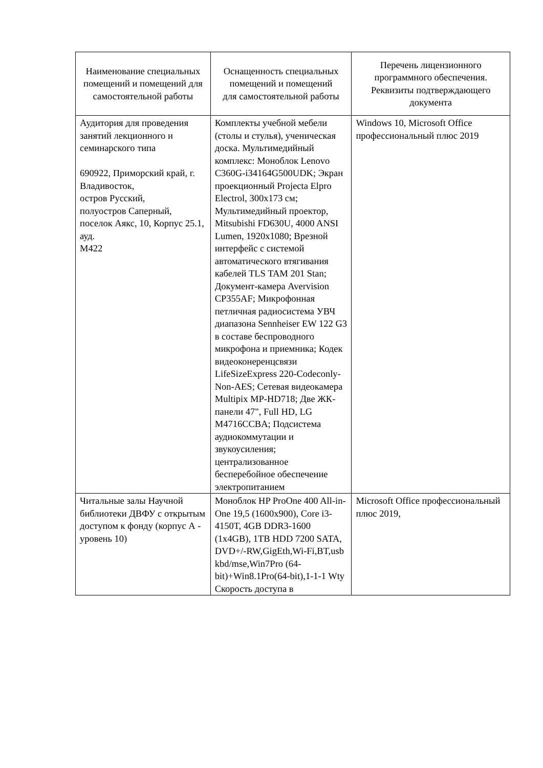| Наименование специальных помещений и помещений для самостоятельной работы | Оснащенность специальных помещений и помещений для самостоятельной работы | Перечень лицензионного программного обеспечения. Реквизиты подтверждающего документа |
| --- | --- | --- |
| Аудитория для проведения занятий лекционного и семинарского типа 690922, Приморский край, г. Владивосток, остров Русский, полуостров Саперный, поселок Аякс, 10, Корпус 25.1, ауд. M422 | Комплекты учебной мебели (столы и стулья), ученическая доска. Мультимедийный комплекс: Моноблок Lenovo C360G-i34164G500UDK; Экран проекционный Projecta Elpro Electrol, 300x173 см; Мультимедийный проектор, Mitsubishi FD630U, 4000 ANSI Lumen, 1920x1080; Врезной интерфейс с системой автоматического втягивания кабелей TLS TAM 201 Stan; Документ-камера Avervision CP355AF; Микрофонная петличная радиосистема УВЧ диапазона Sennheiser EW 122 G3 в составе беспроводного микрофона и приемника; Кодек видеоконеренцсвязи LifeSizeExpress 220-Codeconly- Non-AES; Сетевая видеокамера Multipix MP-HD718; Две ЖК-панели 47", Full HD, LG M4716CCBA; Подсистема аудиокоммутации и звукоусиления; централизованное бесперебойное обеспечение электропитанием | Windows 10, Microsoft Office профессиональный плюс 2019 |
| Читальные залы Научной библиотеки ДВФУ с открытым доступом к фонду (корпус А - уровень 10) | Моноблок HP ProOne 400 All-in-One 19,5 (1600x900), Core i3-4150T, 4GB DDR3-1600 (1x4GB), 1TB HDD 7200 SATA, DVD+/-RW,GigEth,Wi-Fi,BT,usb kbd/mse,Win7Pro (64-bit)+Win8.1Pro(64-bit),1-1-1 Wty Скорость доступа в | Microsoft Office профессиональный плюс 2019, |